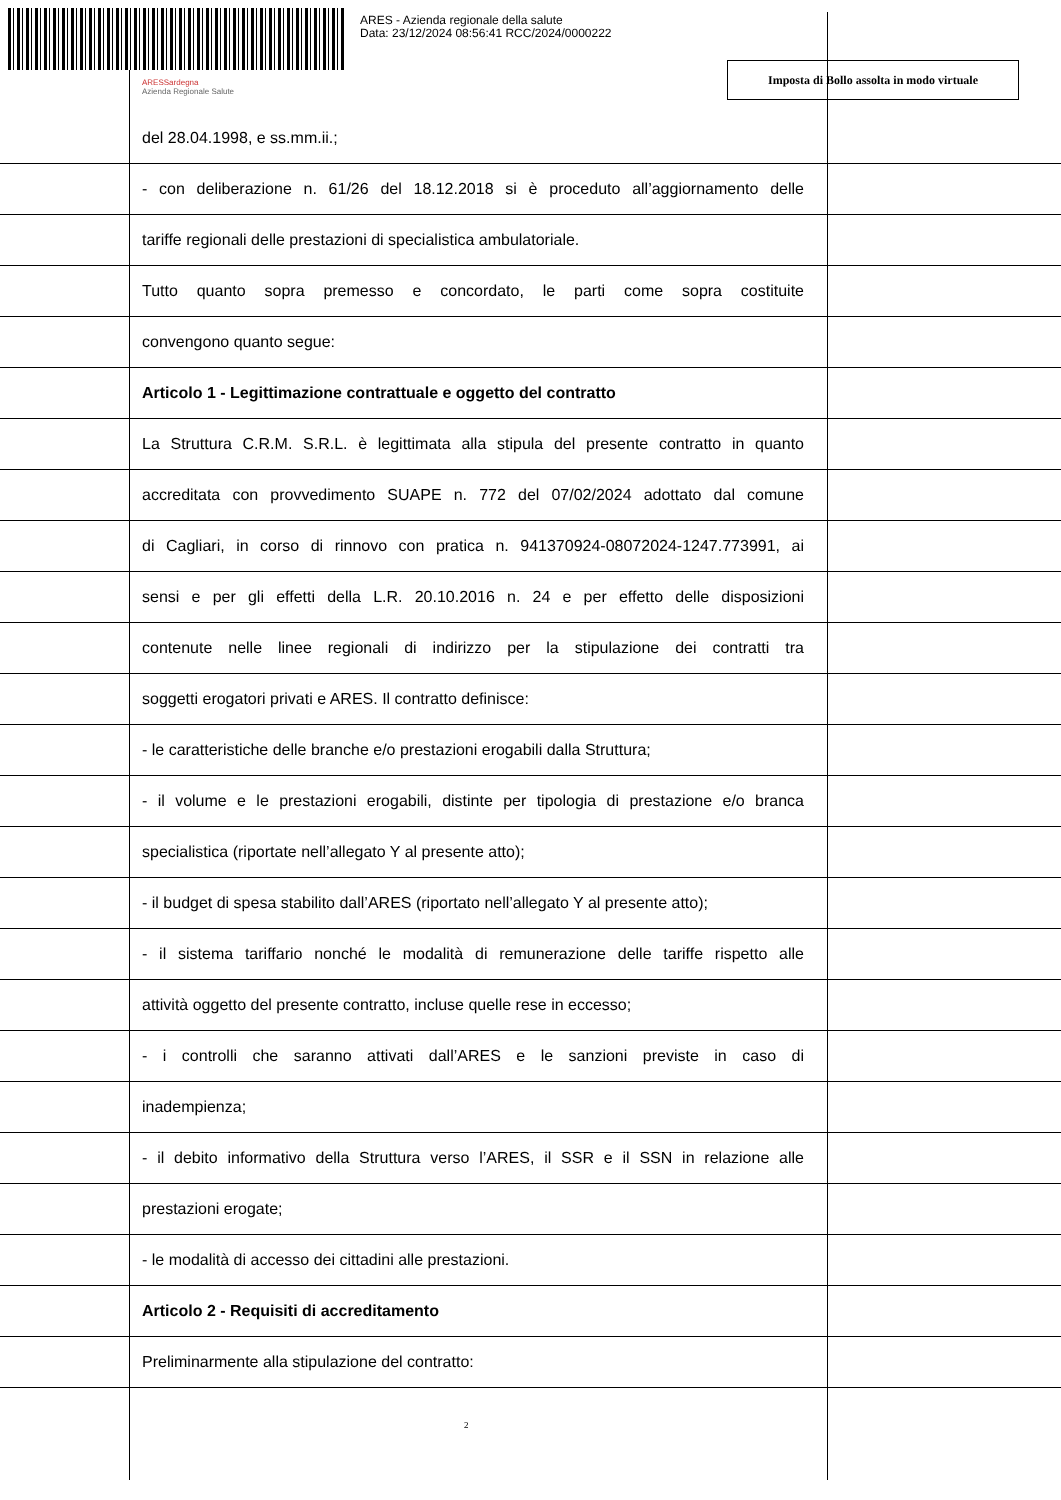ARES - Azienda regionale della salute
Data: 23/12/2024 08:56:41 RCC/2024/0000222
ARESSardegna
Azienda Regionale Salute
Imposta di Bollo assolta in modo virtuale
del 28.04.1998, e ss.mm.ii.;
- con deliberazione n. 61/26 del 18.12.2018 si è proceduto all’aggiornamento delle
tariffe regionali delle prestazioni di specialistica ambulatoriale.
Tutto quanto sopra premesso e concordato, le parti come sopra costituite
convengono quanto segue:
Articolo 1 - Legittimazione contrattuale e oggetto del contratto
La Struttura C.R.M. S.R.L. è legittimata alla stipula del presente contratto in quanto
accreditata con provvedimento SUAPE n. 772 del 07/02/2024 adottato dal comune
di Cagliari, in corso di rinnovo con pratica n. 941370924-08072024-1247.773991, ai
sensi e per gli effetti della L.R. 20.10.2016 n. 24 e per effetto delle disposizioni
contenute nelle linee regionali di indirizzo per la stipulazione dei contratti tra
soggetti erogatori privati e ARES. Il contratto definisce:
- le caratteristiche delle branche e/o prestazioni erogabili dalla Struttura;
- il volume e le prestazioni erogabili, distinte per tipologia di prestazione e/o branca
specialistica (riportate nell’allegato Y al presente atto);
- il budget di spesa stabilito dall’ARES (riportato nell’allegato Y al presente atto);
- il sistema tariffario nonché le modalità di remunerazione delle tariffe rispetto alle
attività oggetto del presente contratto, incluse quelle rese in eccesso;
- i controlli che saranno attivati dall’ARES e le sanzioni previste in caso di
inadempienza;
- il debito informativo della Struttura verso l’ARES, il SSR e il SSN in relazione alle
prestazioni erogate;
- le modalità di accesso dei cittadini alle prestazioni.
Articolo 2 - Requisiti di accreditamento
Preliminarmente alla stipulazione del contratto:
2